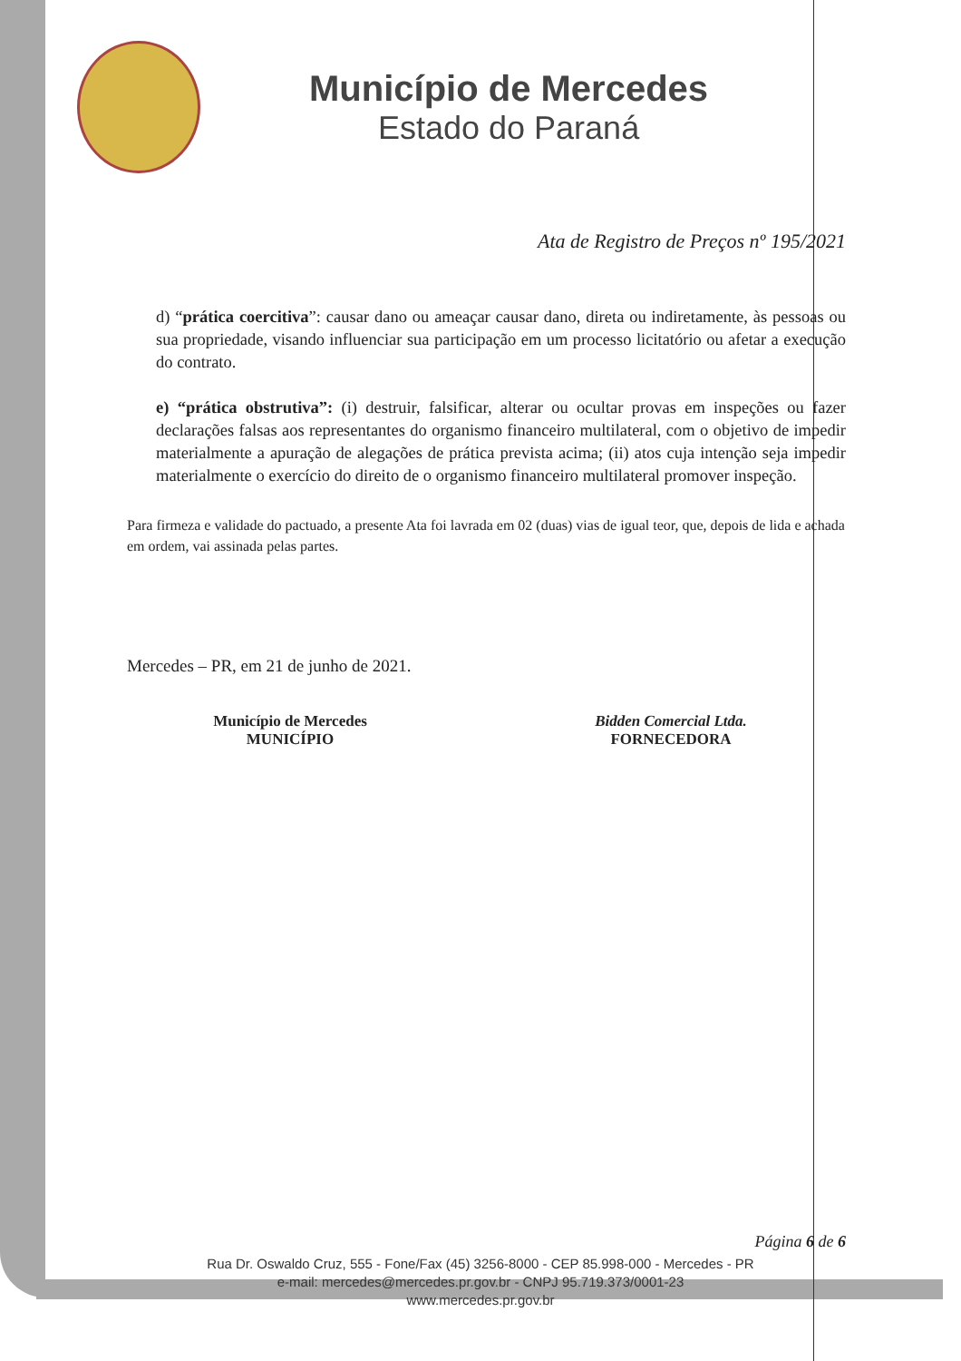Município de Mercedes
Estado do Paraná
Ata de Registro de Preços nº 195/2021
d) “prática coercitiva”: causar dano ou ameaçar causar dano, direta ou indiretamente, às pessoas ou sua propriedade, visando influenciar sua participação em um processo licitatório ou afetar a execução do contrato.
e) “prática obstrutiva”: (i) destruir, falsificar, alterar ou ocultar provas em inspeções ou fazer declarações falsas aos representantes do organismo financeiro multilateral, com o objetivo de impedir materialmente a apuração de alegações de prática prevista acima; (ii) atos cuja intenção seja impedir materialmente o exercício do direito de o organismo financeiro multilateral promover inspeção.
Para firmeza e validade do pactuado, a presente Ata foi lavrada em 02 (duas) vias de igual teor, que, depois de lida e achada em ordem, vai assinada pelas partes.
Mercedes – PR, em 21 de junho de 2021.
Município de Mercedes
MUNICÍPIO
Bidden Comercial Ltda.
FORNECEDORA
Página 6 de 6
Rua Dr. Oswaldo Cruz, 555 - Fone/Fax (45) 3256-8000 - CEP 85.998-000 - Mercedes - PR
e-mail: mercedes@mercedes.pr.gov.br - CNPJ 95.719.373/0001-23
www.mercedes.pr.gov.br